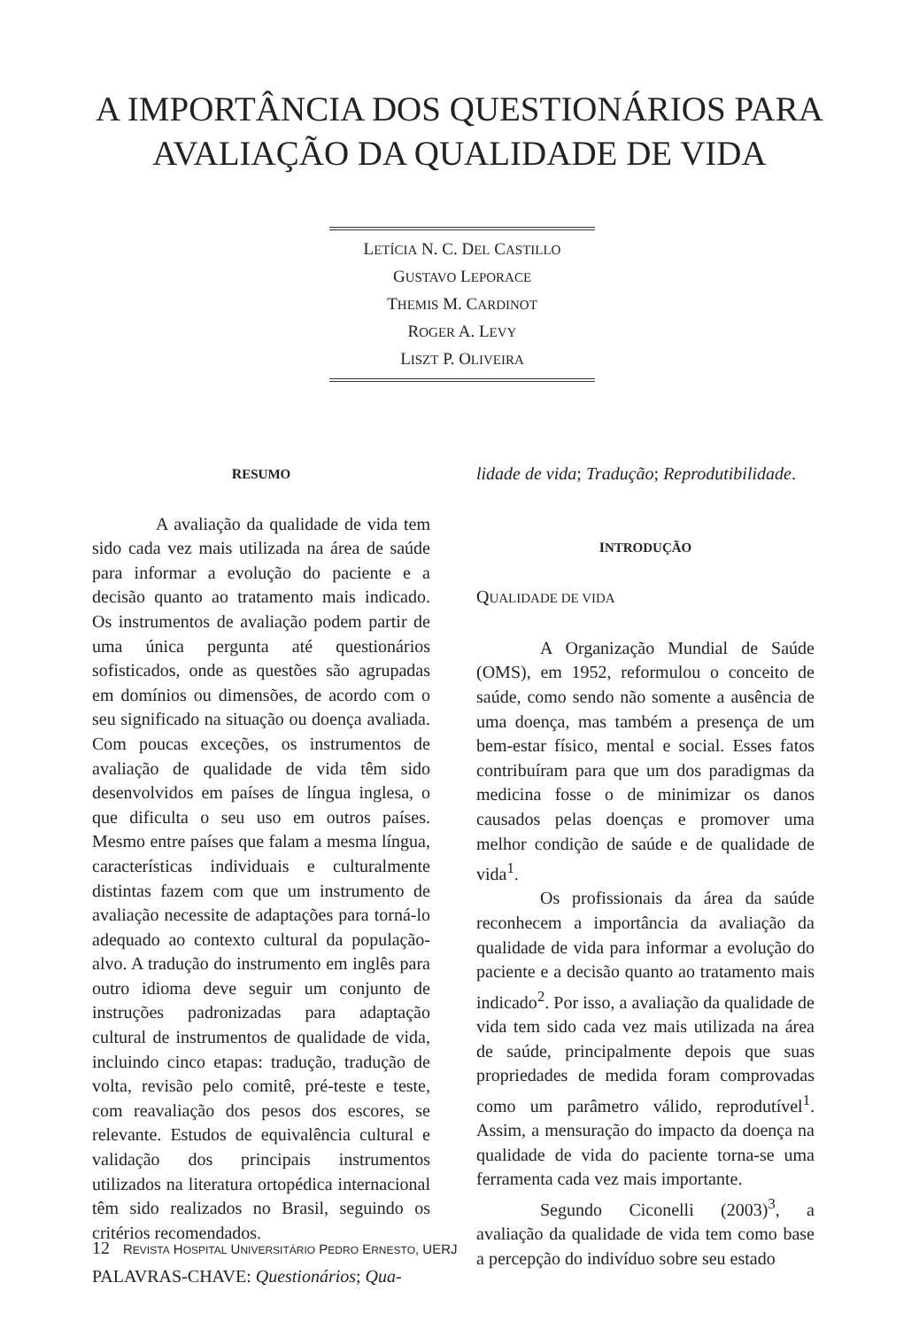A IMPORTÂNCIA DOS QUESTIONÁRIOS PARA
AVALIAÇÃO DA QUALIDADE DE VIDA
LETÍCIA N. C. DEL CASTILLO
GUSTAVO LEPORACE
THEMIS M. CARDINOT
ROGER A. LEVY
LISZT P. OLIVEIRA
RESUMO
A avaliação da qualidade de vida tem sido cada vez mais utilizada na área de saúde para informar a evolução do paciente e a decisão quanto ao tratamento mais indicado. Os instrumentos de avaliação podem partir de uma única pergunta até questionários sofisticados, onde as questões são agrupadas em domínios ou dimensões, de acordo com o seu significado na situação ou doença avaliada. Com poucas exceções, os instrumentos de avaliação de qualidade de vida têm sido desenvolvidos em países de língua inglesa, o que dificulta o seu uso em outros países. Mesmo entre países que falam a mesma língua, características individuais e culturalmente distintas fazem com que um instrumento de avaliação necessite de adaptações para torná-lo adequado ao contexto cultural da população-alvo. A tradução do instrumento em inglês para outro idioma deve seguir um conjunto de instruções padronizadas para adaptação cultural de instrumentos de qualidade de vida, incluindo cinco etapas: tradução, tradução de volta, revisão pelo comitê, pré-teste e teste, com reavaliação dos pesos dos escores, se relevante. Estudos de equivalência cultural e validação dos principais instrumentos utilizados na literatura ortopédica internacional têm sido realizados no Brasil, seguindo os critérios recomendados.
PALAVRAS-CHAVE: Questionários; Qua-
lidade de vida; Tradução; Reprodutibilidade.
INTRODUÇÃO
QUALIDADE DE VIDA
A Organização Mundial de Saúde (OMS), em 1952, reformulou o conceito de saúde, como sendo não somente a ausência de uma doença, mas também a presença de um bem-estar físico, mental e social. Esses fatos contribuíram para que um dos paradigmas da medicina fosse o de minimizar os danos causados pelas doenças e promover uma melhor condição de saúde e de qualidade de vida<sup>1</sup>.
Os profissionais da área da saúde reconhecem a importância da avaliação da qualidade de vida para informar a evolução do paciente e a decisão quanto ao tratamento mais indicado<sup>2</sup>. Por isso, a avaliação da qualidade de vida tem sido cada vez mais utilizada na área de saúde, principalmente depois que suas propriedades de medida foram comprovadas como um parâmetro válido, reprodutível<sup>1</sup>. Assim, a mensuração do impacto da doença na qualidade de vida do paciente torna-se uma ferramenta cada vez mais importante.
Segundo Ciconelli (2003)<sup>3</sup>, a avaliação da qualidade de vida tem como base a percepção do indivíduo sobre seu estado
12 REVISTA HOSPITAL UNIVERSITÁRIO PEDRO ERNESTO, UERJ